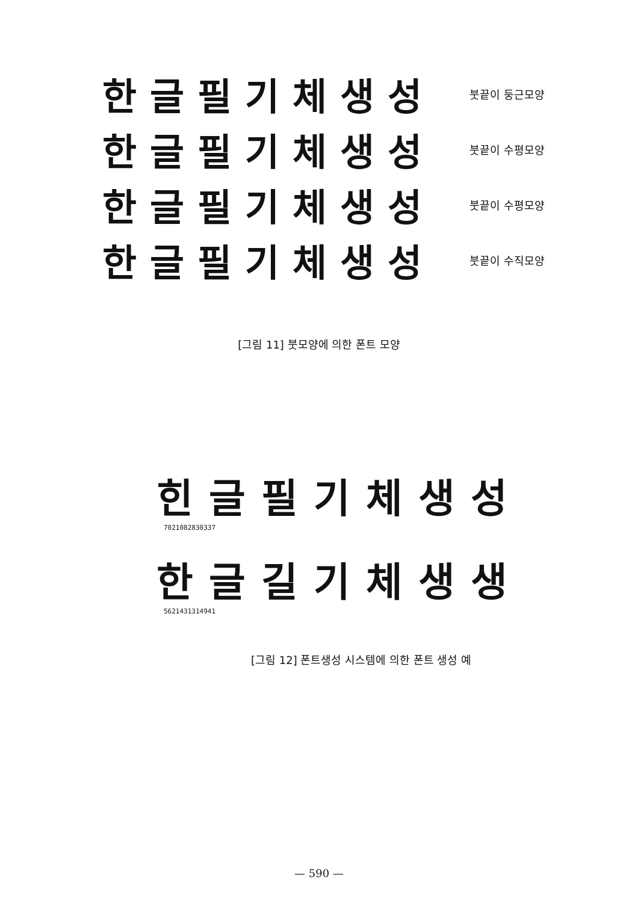한글필기체생성
붓끝이 둥근모양
한글필기체생성
붓끝이 수평모양
한글필기체생성
붓끝이 수평모양
한글필기체생성
붓끝이 수직모양
[그림 11] 붓모양에 의한 폰트 모양
힌글필기체생성
7021082830337
한글길기체생생
5621431314941
[그림 12] 폰트생성 시스템에 의한 폰트 생성 예
— 590 —